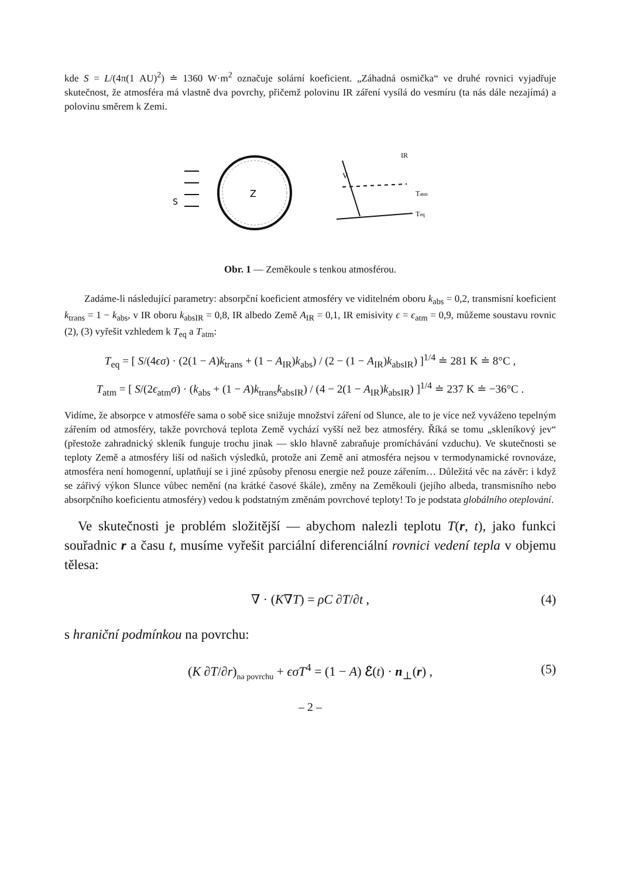kde S = L/(4π(1 AU)<sup>2</sup>) ≐ 1360 W·m<sup>2</sup> označuje solární koeficient. „Záhadná osmička“ ve druhé rovnici vyjadřuje skutečnost, že atmosféra má vlastně dva povrchy, přičemž polovinu IR záření vysílá do vesmíru (ta nás dále nezajímá) a polovinu směrem k Zemi.
Z
S
V
IR
Tatm
Teq
Obr. 1 — Zeměkoule s tenkou atmosférou.
  Zadáme-li následující parametry: absorpční koeficient atmosféry ve viditelném oboru k<sub>abs</sub> = 0,2, transmisní koeficient k<sub>trans</sub> = 1 − k<sub>abs</sub>, v IR oboru k<sub>absIR</sub> = 0,8, IR albedo Země A<sub>IR</sub> = 0,1, IR emisivity ϵ = ϵ<sub>atm</sub> = 0,9, můžeme soustavu rovnic (2), (3) vyřešit vzhledem k T<sub>eq</sub> a T<sub>atm</sub>:
T<sub>eq</sub> = [ S/(4ϵσ) · (2(1 − A)k<sub>trans</sub> + (1 − A<sub>IR</sub>)k<sub>abs</sub>) / (2 − (1 − A<sub>IR</sub>)k<sub>absIR</sub>) ]<sup>1/4</sup> ≐ 281 K ≐ 8°C ,
T<sub>atm</sub> = [ S/(2ϵ<sub>atm</sub>σ) · (k<sub>abs</sub> + (1 − A)k<sub>trans</sub>k<sub>absIR</sub>) / (4 − 2(1 − A<sub>IR</sub>)k<sub>absIR</sub>) ]<sup>1/4</sup> ≐ 237 K ≐ −36°C .
Vidíme, že absorpce v atmosféře sama o sobě sice snižuje množství záření od Slunce, ale to je více než vyváženo tepelným zářením od atmosféry, takže povrchová teplota Země vychází vyšší než bez atmosféry. Říká se tomu „skleníkový jev“ (přestože zahradnický skleník funguje trochu jinak — sklo hlavně zabraňuje promíchávání vzduchu). Ve skutečnosti se teploty Země a atmosféry liší od našich výsledků, protože ani Země ani atmosféra nejsou v termodynamické rovnováze, atmosféra není homogenní, uplatňují se i jiné způsoby přenosu energie než pouze zářením… Důležitá věc na závěr: i když se zářivý výkon Slunce vůbec nemění (na krátké časové škále), změny na Zeměkouli (jejího albeda, transmisního nebo absorpčního koeficientu atmosféry) vedou k podstatným změnám povrchové teploty! To je podstata globálního oteplování.
 Ve skutečnosti je problém složitější — abychom nalezli teplotu T(r, t), jako funkci souřadnic r a času t, musíme vyřešit parciální diferenciální rovnici vedení tepla v objemu tělesa:
∇ · (K∇T) = ρC ∂T/∂t , (4)
s hraniční podmínkou na povrchu:
(K ∂T/∂r)<sub>na povrchu</sub> + ϵσT<sup>4</sup> = (1 − A) ℰ(t) · n<sub>⊥</sub>(r) , (5)
– 2 –